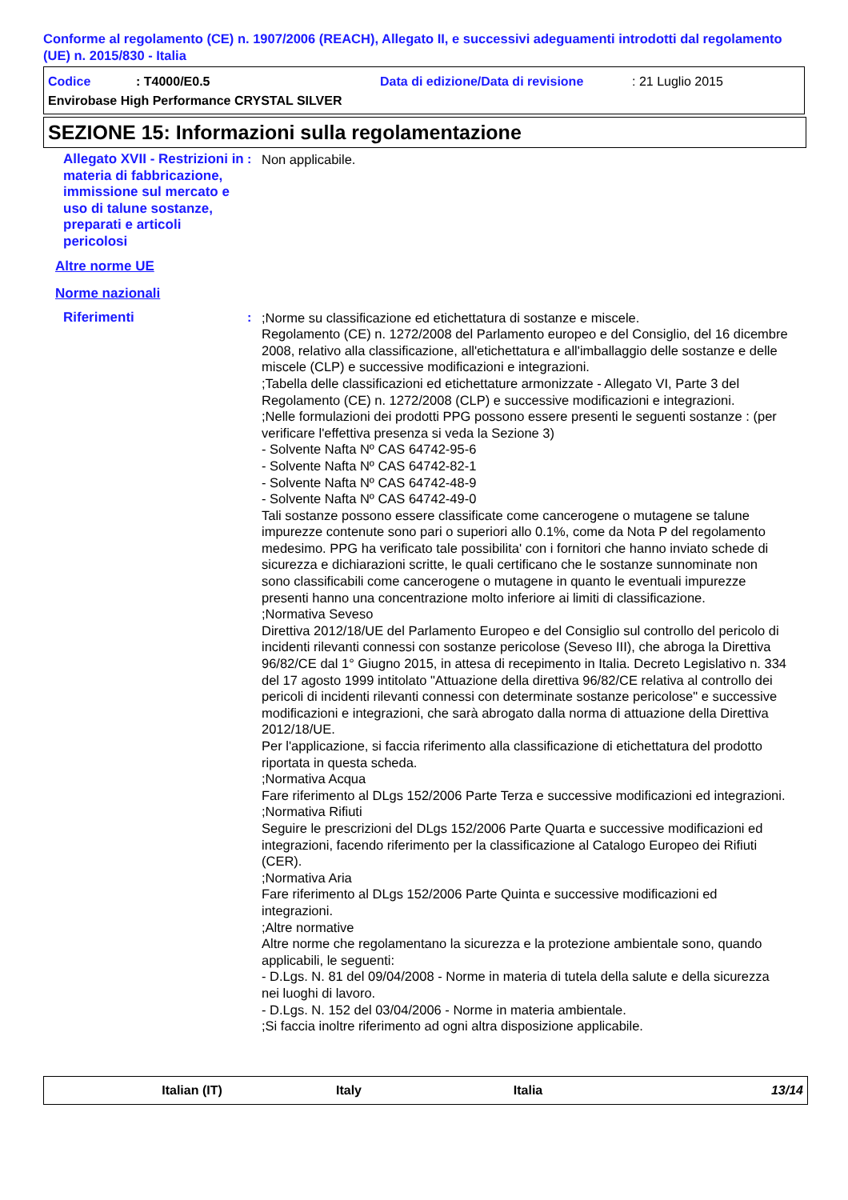Conforme al regolamento (CE) n. 1907/2006 (REACH), Allegato II, e successivi adeguamenti introdotti dal regolamento (UE) n. 2015/830 - Italia
Codice: T4000/E0.5 Data di edizione/Data di revisione: 21 Luglio 2015
Envirobase High Performance CRYSTAL SILVER
SEZIONE 15: Informazioni sulla regolamentazione
Allegato XVII - Restrizioni in materia di fabbricazione, immissione sul mercato e uso di talune sostanze, preparati e articoli pericolosi
: Non applicabile.
Altre norme UE
Norme nazionali
Riferimenti : ;Norme su classificazione ed etichettatura di sostanze e miscele.
Regolamento (CE) n. 1272/2008 del Parlamento europeo e del Consiglio, del 16 dicembre 2008, relativo alla classificazione, all'etichettatura e all'imballaggio delle sostanze e delle miscele (CLP) e successive modificazioni e integrazioni.
;Tabella delle classificazioni ed etichettature armonizzate - Allegato VI, Parte 3 del Regolamento (CE) n. 1272/2008 (CLP) e successive modificazioni e integrazioni.
;Nelle formulazioni dei prodotti PPG possono essere presenti le seguenti sostanze : (per verificare l'effettiva presenza si veda la Sezione 3)
- Solvente Nafta Nº CAS 64742-95-6
- Solvente Nafta Nº CAS 64742-82-1
- Solvente Nafta Nº CAS 64742-48-9
- Solvente Nafta Nº CAS 64742-49-0
Tali sostanze possono essere classificate come cancerogene o mutagene se talune impurezze contenute sono pari o superiori allo 0.1%, come da Nota P del regolamento medesimo. PPG ha verificato tale possibilita' con i fornitori che hanno inviato schede di sicurezza e dichiarazioni scritte, le quali certificano che le sostanze sunnominate non sono classificabili come cancerogene o mutagene in quanto le eventuali impurezze presenti hanno una concentrazione molto inferiore ai limiti di classificazione.
;Normativa Seveso
Direttiva 2012/18/UE del Parlamento Europeo e del Consiglio sul controllo del pericolo di incidenti rilevanti connessi con sostanze pericolose (Seveso III), che abroga la Direttiva 96/82/CE dal 1° Giugno 2015, in attesa di recepimento in Italia. Decreto Legislativo n. 334 del 17 agosto 1999 intitolato "Attuazione della direttiva 96/82/CE relativa al controllo dei pericoli di incidenti rilevanti connessi con determinate sostanze pericolose" e successive modificazioni e integrazioni, che sarà abrogato dalla norma di attuazione della Direttiva 2012/18/UE.
Per l'applicazione, si faccia riferimento alla classificazione di etichettatura del prodotto riportata in questa scheda.
;Normativa Acqua
Fare riferimento al DLgs 152/2006 Parte Terza e successive modificazioni ed integrazioni.
;Normativa Rifiuti
Seguire le prescrizioni del DLgs 152/2006 Parte Quarta e successive modificazioni ed integrazioni, facendo riferimento per la classificazione al Catalogo Europeo dei Rifiuti (CER).
;Normativa Aria
Fare riferimento al DLgs 152/2006 Parte Quinta e successive modificazioni ed integrazioni.
;Altre normative
Altre norme che regolamentano la sicurezza e la protezione ambientale sono, quando applicabili, le seguenti:
- D.Lgs. N. 81 del 09/04/2008 - Norme in materia di tutela della salute e della sicurezza nei luoghi di lavoro.
- D.Lgs. N. 152 del 03/04/2006 - Norme in materia ambientale.
;Si faccia inoltre riferimento ad ogni altra disposizione applicabile.
Italian (IT) Italy Italia 13/14